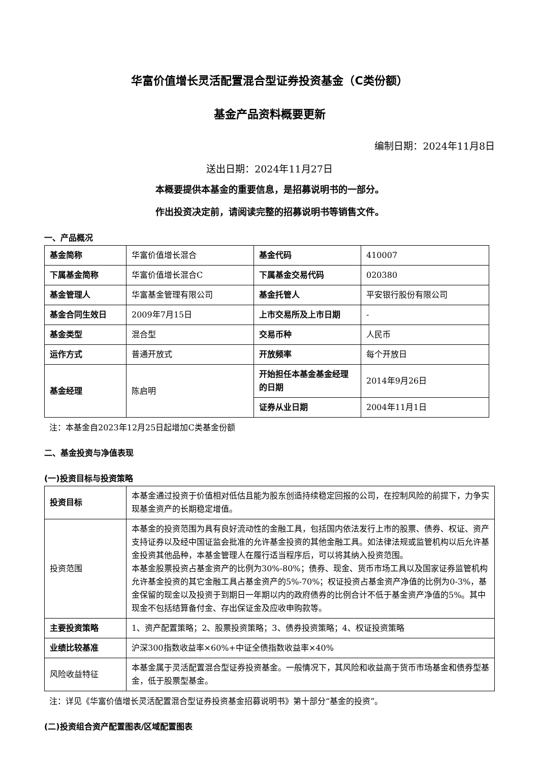华富价值增长灵活配置混合型证券投资基金（C类份额）
基金产品资料概要更新
编制日期：2024年11月8日
送出日期：2024年11月27日
本概要提供本基金的重要信息，是招募说明书的一部分。
作出投资决定前，请阅读完整的招募说明书等销售文件。
一、产品概况
| 基金简称 | 华富价值增长混合 | 基金代码 | 410007 |
| 下属基金简称 | 华富价值增长混合C | 下属基金交易代码 | 020380 |
| 基金管理人 | 华富基金管理有限公司 | 基金托管人 | 平安银行股份有限公司 |
| 基金合同生效日 | 2009年7月15日 | 上市交易所及上市日期 | - |
| 基金类型 | 混合型 | 交易币种 | 人民币 |
| 运作方式 | 普通开放式 | 开放频率 | 每个开放日 |
| 基金经理 | 陈启明 | 开始担任本基金基金经理的日期 | 2014年9月26日 |
| | | 证券从业日期 | 2004年11月1日 |
注：本基金自2023年12月25日起增加C类基金份额
二、基金投资与净值表现
(一)投资目标与投资策略
| 投资目标 | 本基金通过投资于价值相对低估且能为股东创造持续稳定回报的公司，在控制风险的前提下，力争实现基金资产的长期稳定增值。 |
| 投资范围 | 本基金的投资范围为具有良好流动性的金融工具，包括国内依法发行上市的股票、债券、权证、资产支持证券以及经中国证监会批准的允许基金投资的其他金融工具。如法律法规或监管机构以后允许基金投资其他品种，本基金管理人在履行适当程序后，可以将其纳入投资范围。 本基金股票投资占基金资产的比例为30%-80%；债券、现金、货币市场工具以及国家证券监管机构允许基金投资的其它金融工具占基金资产的5%-70%；权证投资占基金资产净值的比例为0-3%，基金保留的现金以及投资于到期日一年期以内的政府债券的比例合计不低于基金资产净值的5%。其中现金不包括结算备付金、存出保证金及应收申购款等。 |
| 主要投资策略 | 1、资产配置策略；2、股票投资策略；3、债券投资策略；4、权证投资策略 |
| 业绩比较基准 | 沪深300指数收益率×60%+中证全债指数收益率×40% |
| 风险收益特征 | 本基金属于灵活配置混合型证券投资基金。一般情况下，其风险和收益高于货币市场基金和债券型基金，低于股票型基金。 |
注：详见《华富价值增长灵活配置混合型证券投资基金招募说明书》第十部分“基金的投资”。
(二)投资组合资产配置图表/区域配置图表